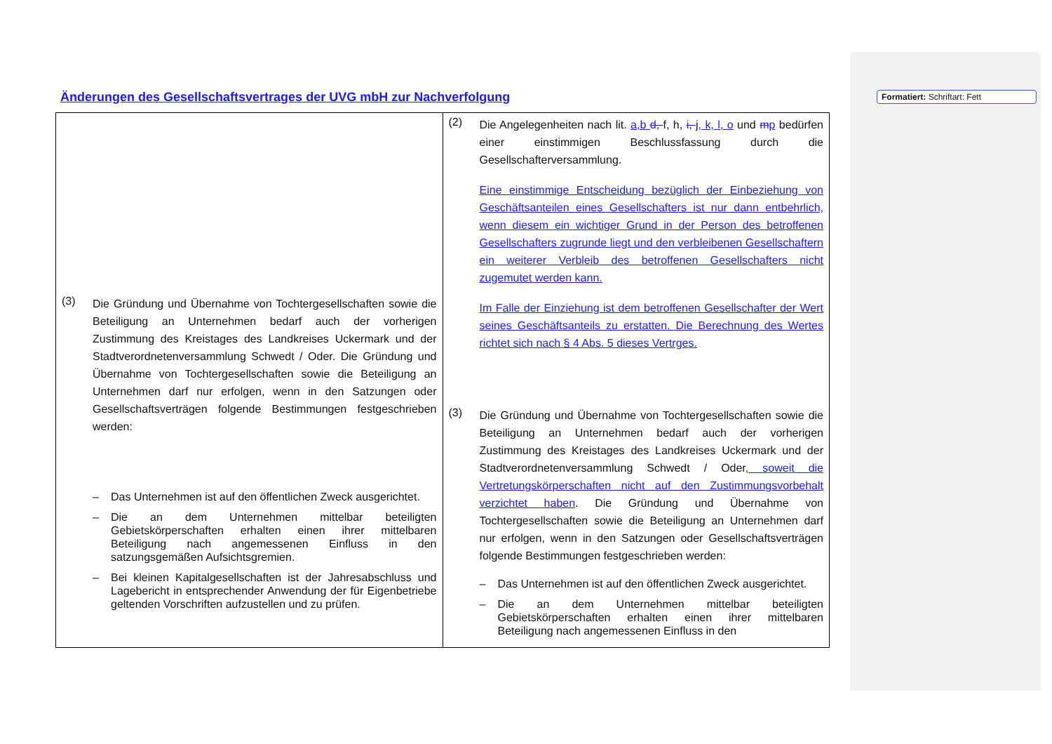Änderungen des Gesellschaftsvertrages der UVG mbH zur Nachverfolgung
Formatiert: Schriftart: Fett
| (3) Die Gründung und Übernahme von Tochtergesellschaften sowie die Beteiligung an Unternehmen bedarf auch der vorherigen Zustimmung des Kreistages des Landkreises Uckermark und der Stadtverordnetenversammlung Schwedt / Oder. Die Gründung und Übernahme von Tochtergesellschaften sowie die Beteiligung an Unternehmen darf nur erfolgen, wenn in den Satzungen oder Gesellschaftsverträgen folgende Bestimmungen festgeschrieben werden: – Das Unternehmen ist auf den öffentlichen Zweck ausgerichtet. – Die an dem Unternehmen mittelbar beteiligten Gebietskörperschaften erhalten einen ihrer mittelbaren Beteiligung nach angemessenen Einfluss in den satzungsgemäßen Aufsichtsgremien. – Bei kleinen Kapitalgesellschaften ist der Jahresabschluss und Lagebericht in entsprechender Anwendung der für Eigenbetriebe geltenden Vorschriften aufzustellen und zu prüfen. | (2) Die Angelegenheiten nach lit. a,b d, f, h, i, j , k, l, o und m p bedürfen einer einstimmigen Beschlussfassung durch die Gesellschafterversammlung. Eine einstimmige Entscheidung bezüglich der Einbeziehung von Geschäftsanteilen eines Gesellschafters ist nur dann entbehrlich, wenn diesem ein wichtiger Grund in der Person des betroffenen Gesellschafters zugrunde liegt und den verbleibenen Gesellschaftern ein weiterer Verbleib des betroffenen Gesellschafters nicht zugemutet werden kann. Im Falle der Einziehung ist dem betroffenen Gesellschafter der Wert seines Geschäftsanteils zu erstatten. Die Berechnung des Wertes richtet sich nach § 4 Abs. 5 dieses Vertrges. (3) Die Gründung und Übernahme von Tochtergesellschaften sowie die Beteiligung an Unternehmen bedarf auch der vorherigen Zustimmung des Kreistages des Landkreises Uckermark und der Stadtverordnetenversammlung Schwedt / Oder , soweit die Vertretungskörperschaften nicht auf den Zustimmungsvorbehalt verzichtet haben . Die Gründung und Übernahme von Tochtergesellschaften sowie die Beteiligung an Unternehmen darf nur erfolgen, wenn in den Satzungen oder Gesellschaftsverträgen folgende Bestimmungen festgeschrieben werden: – Das Unternehmen ist auf den öffentlichen Zweck ausgerichtet. – Die an dem Unternehmen mittelbar beteiligten Gebietskörperschaften erhalten einen ihrer mittelbaren Beteiligung nach angemessenen Einfluss in den |